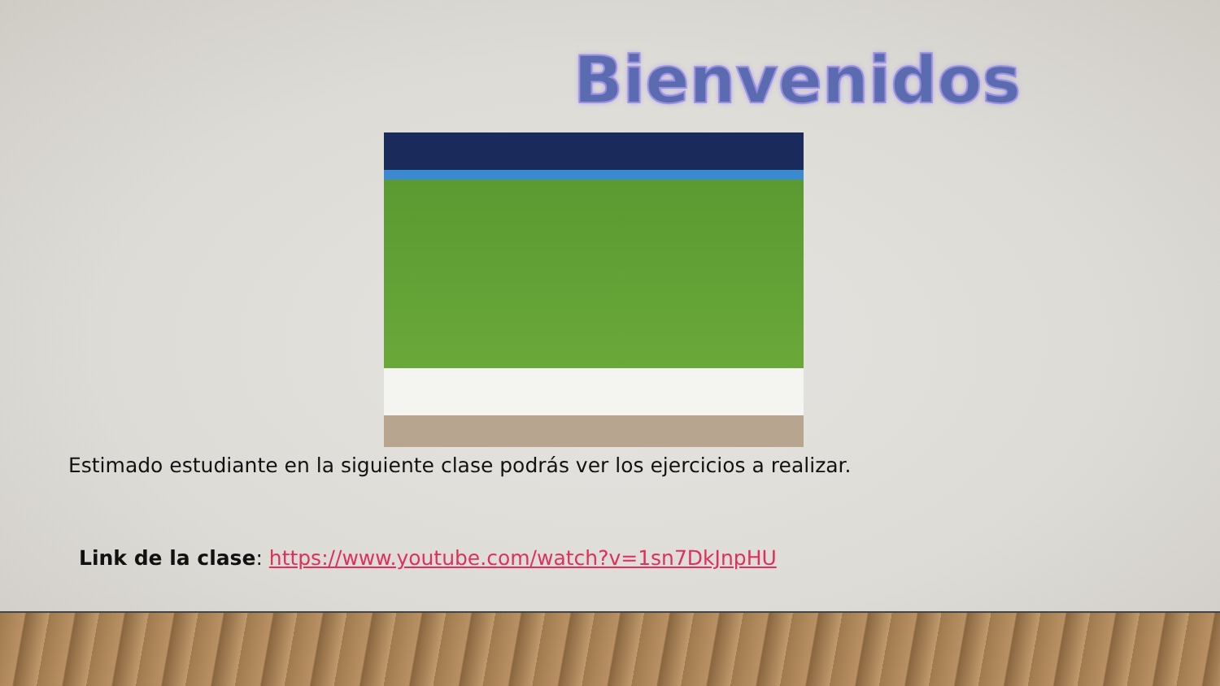Bienvenidos
Estimado estudiante en la siguiente clase podrás ver los ejercicios a realizar.
Link de la clase: https://www.youtube.com/watch?v=1sn7DkJnpHU